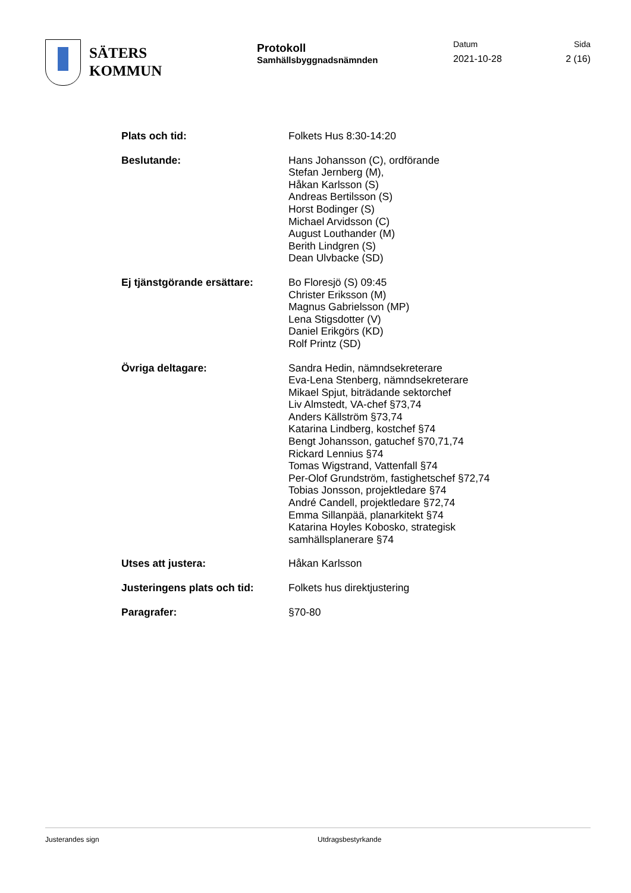SÄTERS
KOMMUN
Protokoll
Samhällsbyggnadsnämnden
Datum
2021-10-28
Sida
2 (16)
Plats och tid: Folkets Hus 8:30-14:20
Beslutande: Hans Johansson (C), ordförande
Stefan Jernberg (M),
Håkan Karlsson (S)
Andreas Bertilsson (S)
Horst Bodinger (S)
Michael Arvidsson (C)
August Louthander (M)
Berith Lindgren (S)
Dean Ulvbacke (SD)
Ej tjänstgörande ersättare:
Bo Floresjö (S) 09:45
Christer Eriksson (M)
Magnus Gabrielsson (MP)
Lena Stigsdotter (V)
Daniel Erikgörs (KD)
Rolf Printz (SD)
Övriga deltagare: Sandra Hedin, nämndsekreterare
Eva-Lena Stenberg, nämndsekreterare
Mikael Spjut, biträdande sektorchef
Liv Almstedt, VA-chef §73,74
Anders Källström §73,74
Katarina Lindberg, kostchef §74
Bengt Johansson, gatuchef §70,71,74
Rickard Lennius §74
Tomas Wigstrand, Vattenfall §74
Per-Olof Grundström, fastighetschef §72,74
Tobias Jonsson, projektledare §74
André Candell, projektledare §72,74
Emma Sillanpää, planarkitekt §74
Katarina Hoyles Kobosko, strategisk
samhällsplanerare §74
Utses att justera: Håkan Karlsson
Justeringens plats och tid:
Folkets hus direktjustering
Paragrafer: §70-80
Justerandes sign Utdragsbestyrkande